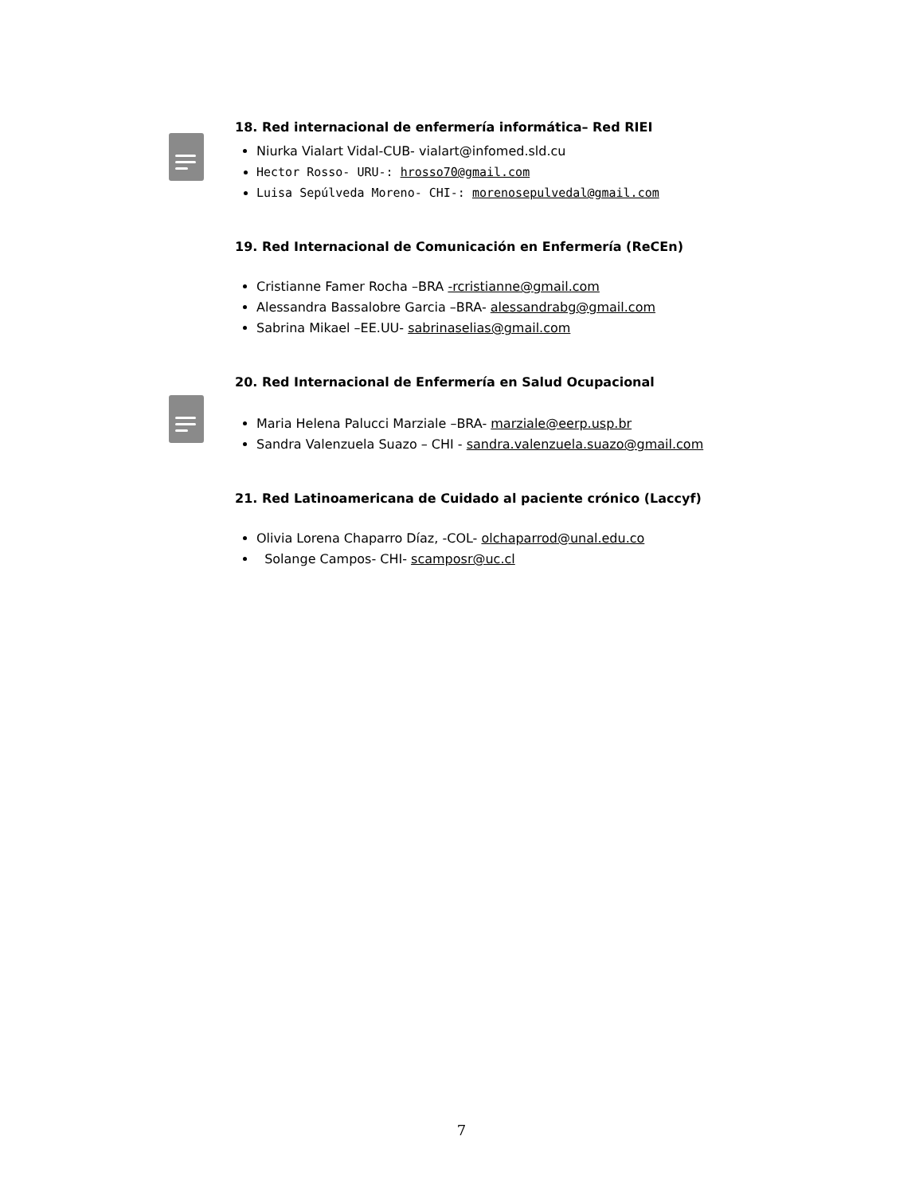18. Red internacional de enfermería informática– Red RIEI
Niurka Vialart Vidal-CUB- vialart@infomed.sld.cu
Hector Rosso- URU-: hrosso70@gmail.com
Luisa Sepúlveda Moreno- CHI-: morenosepulvedal@gmail.com
19. Red Internacional de Comunicación en Enfermería (ReCEn)
Cristianne Famer Rocha –BRA -rcristianne@gmail.com
Alessandra Bassalobre Garcia –BRA- alessandrabg@gmail.com
Sabrina Mikael –EE.UU- sabrinaselias@gmail.com
20. Red Internacional de Enfermería en Salud Ocupacional
Maria Helena Palucci Marziale –BRA- marziale@eerp.usp.br
Sandra Valenzuela Suazo – CHI - sandra.valenzuela.suazo@gmail.com
21. Red Latinoamericana de Cuidado al paciente crónico (Laccyf)
Olivia Lorena Chaparro Díaz, -COL- olchaparrod@unal.edu.co
Solange Campos- CHI- scamposr@uc.cl
7